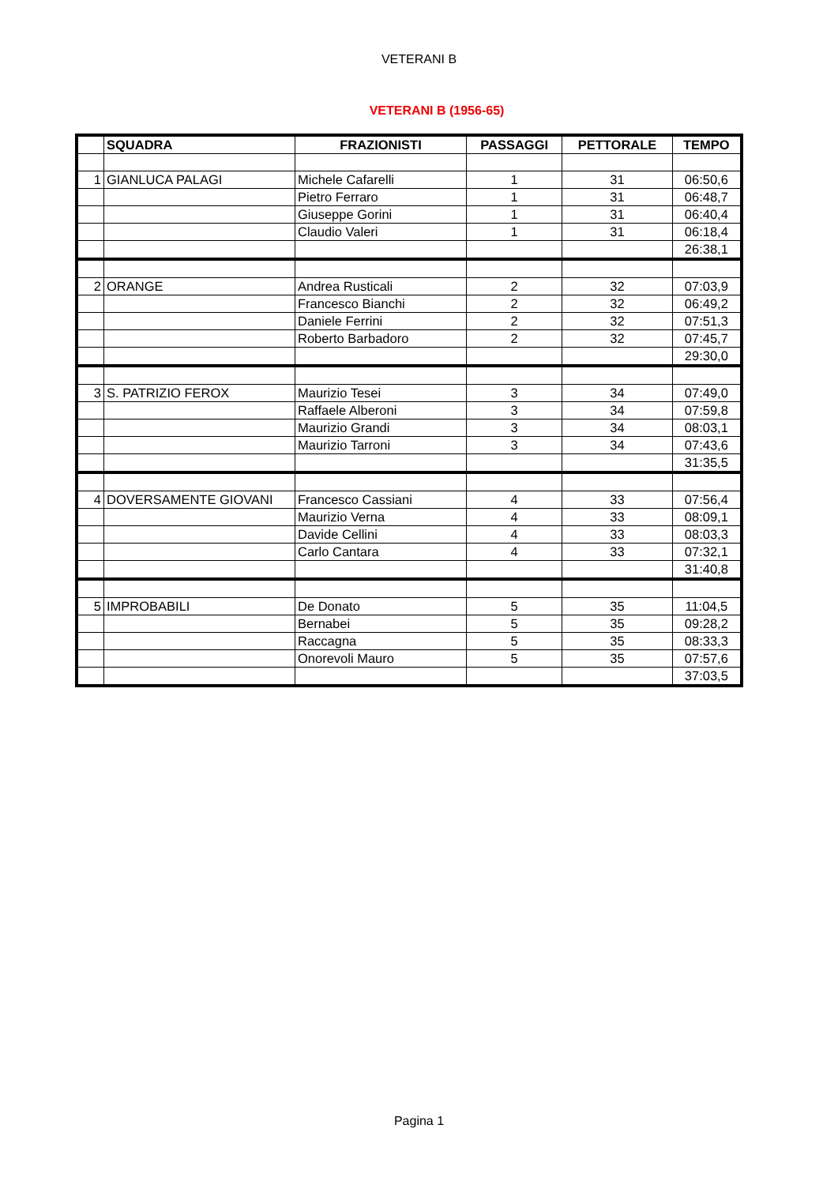VETERANI B
VETERANI B (1956-65)
| | SQUADRA | FRAZIONISTI | PASSAGGI | PETTORALE | TEMPO |
| --- | --- | --- | --- | --- | --- |
| 1 | GIANLUCA PALAGI | Michele Cafarelli | 1 | 31 | 06:50,6 |
| | | Pietro Ferraro | 1 | 31 | 06:48,7 |
| | | Giuseppe Gorini | 1 | 31 | 06:40,4 |
| | | Claudio Valeri | 1 | 31 | 06:18,4 |
| | | | | | 26:38,1 |
| 2 | ORANGE | Andrea Rusticali | 2 | 32 | 07:03,9 |
| | | Francesco Bianchi | 2 | 32 | 06:49,2 |
| | | Daniele Ferrini | 2 | 32 | 07:51,3 |
| | | Roberto Barbadoro | 2 | 32 | 07:45,7 |
| | | | | | 29:30,0 |
| 3 | S. PATRIZIO FEROX | Maurizio Tesei | 3 | 34 | 07:49,0 |
| | | Raffaele Alberoni | 3 | 34 | 07:59,8 |
| | | Maurizio Grandi | 3 | 34 | 08:03,1 |
| | | Maurizio Tarroni | 3 | 34 | 07:43,6 |
| | | | | | 31:35,5 |
| 4 | DOVERSAMENTE GIOVANI | Francesco Cassiani | 4 | 33 | 07:56,4 |
| | | Maurizio Verna | 4 | 33 | 08:09,1 |
| | | Davide Cellini | 4 | 33 | 08:03,3 |
| | | Carlo Cantara | 4 | 33 | 07:32,1 |
| | | | | | 31:40,8 |
| 5 | IMPROBABILI | De Donato | 5 | 35 | 11:04,5 |
| | | Bernabei | 5 | 35 | 09:28,2 |
| | | Raccagna | 5 | 35 | 08:33,3 |
| | | Onorevoli Mauro | 5 | 35 | 07:57,6 |
| | | | | | 37:03,5 |
Pagina 1